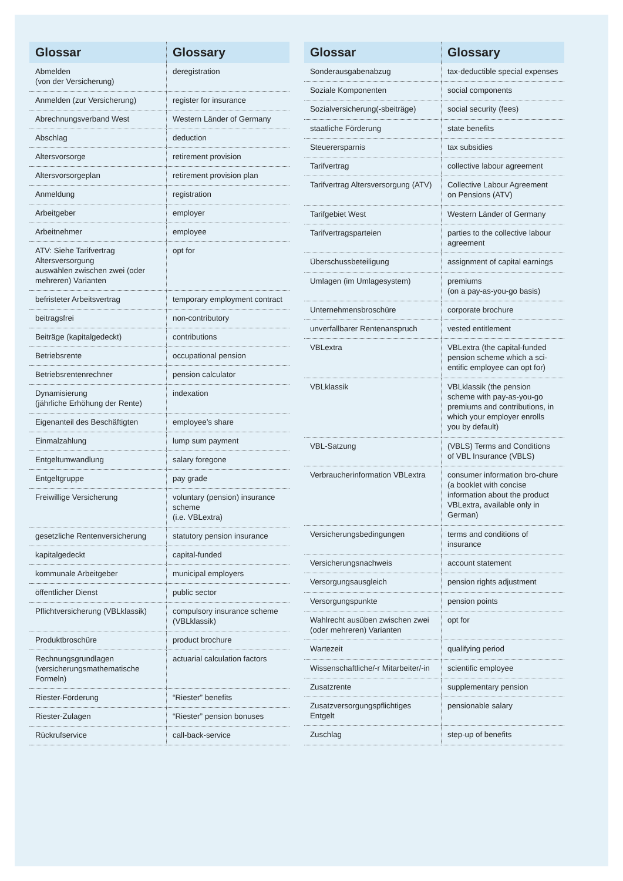| Glossar | Glossary |
| --- | --- |
| Abmelden (von der Versicherung) | deregistration |
| Anmelden (zur Versicherung) | register for insurance |
| Abrechnungsverband West | Western Länder of Germany |
| Abschlag | deduction |
| Altersvorsorge | retirement provision |
| Altersvorsorgeplan | retirement provision plan |
| Anmeldung | registration |
| Arbeitgeber | employer |
| Arbeitnehmer | employee |
| ATV: Siehe Tarifvertrag Altersversorgung auswählen zwischen zwei (oder mehreren) Varianten | opt for |
| befristeter Arbeitsvertrag | temporary employment contract |
| beitragsfrei | non-contributory |
| Beiträge (kapitalgedeckt) | contributions |
| Betriebsrente | occupational pension |
| Betriebsrentenrechner | pension calculator |
| Dynamisierung (jährliche Erhöhung der Rente) | indexation |
| Eigenanteil des Beschäftigten | employee’s share |
| Einmalzahlung | lump sum payment |
| Entgeltumwandlung | salary foregone |
| Entgeltgruppe | pay grade |
| Freiwillige Versicherung | voluntary (pension) insurance scheme (i.e. VBLextra) |
| gesetzliche Rentenversicherung | statutory pension insurance |
| kapitalgedeckt | capital-funded |
| kommunale Arbeitgeber | municipal employers |
| öffentlicher Dienst | public sector |
| Pflichtversicherung (VBLklassik) | compulsory insurance scheme (VBLklassik) |
| Produktbroschüre | product brochure |
| Rechnungsgrundlagen (versicherungsmathematische Formeln) | actuarial calculation factors |
| Riester-Förderung | “Riester” benefits |
| Riester-Zulagen | “Riester” pension bonuses |
| Rückrufservice | call-back-service |
| Glossar | Glossary |
| --- | --- |
| Sonderausgabenabzug | tax-deductible special expenses |
| Soziale Komponenten | social components |
| Sozialversicherung(-sbeiträge) | social security (fees) |
| staatliche Förderung | state benefits |
| Steuerersparnis | tax subsidies |
| Tarifvertrag | collective labour agreement |
| Tarifvertrag Altersversorgung (ATV) | Collective Labour Agreement on Pensions (ATV) |
| Tarifgebiet West | Western Länder of Germany |
| Tarifvertragsparteien | parties to the collective labour agreement |
| Überschussbeteiligung | assignment of capital earnings |
| Umlagen (im Umlagesystem) | premiums (on a pay-as-you-go basis) |
| Unternehmensbroschüre | corporate brochure |
| unverfallbarer Rentenanspruch | vested entitlement |
| VBLextra | VBLextra (the capital-funded pension scheme which a sci-entific employee can opt for) |
| VBLklassik | VBLklassik (the pension scheme with pay-as-you-go premiums and contributions, in which your employer enrolls you by default) |
| VBL-Satzung | (VBLS) Terms and Conditions of VBL Insurance (VBLS) |
| Verbraucherinformation VBLextra | consumer information bro-chure (a booklet with concise information about the product VBLextra, available only in German) |
| Versicherungsbedingungen | terms and conditions of insurance |
| Versicherungsnachweis | account statement |
| Versorgungsausgleich | pension rights adjustment |
| Versorgungspunkte | pension points |
| Wahlrecht ausüben zwischen zwei (oder mehreren) Varianten | opt for |
| Wartezeit | qualifying period |
| Wissenschaftliche/-r Mitarbeiter/-in | scientific employee |
| Zusatzrente | supplementary pension |
| Zusatzversorgungspflichtiges Entgelt | pensionable salary |
| Zuschlag | step-up of benefits |